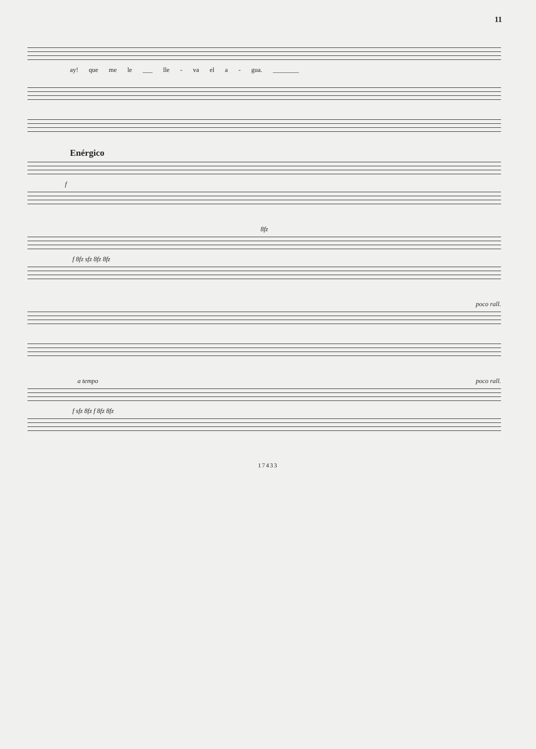11
ay! que me le ___ lle - va el a - gua. ________
Enérgico
f
8fz
f 8fz sfz 8fz 8fz
poco rall.
a tempo poco rall.
f sfz 8fz f 8fz 8fz
17433